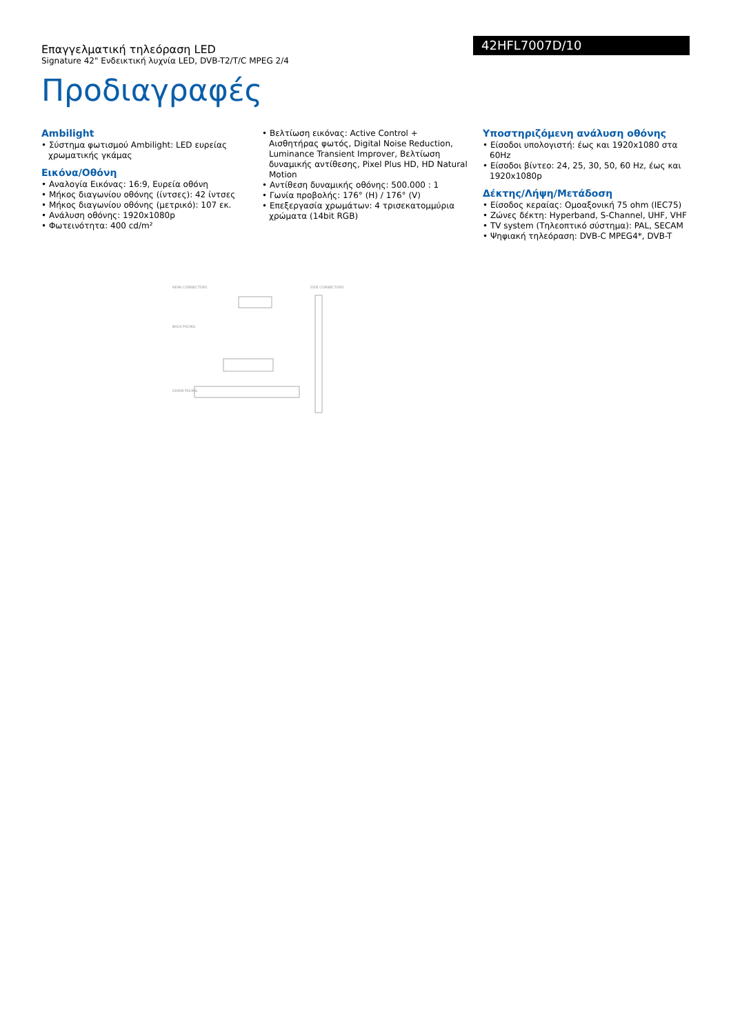Επαγγελματική τηλεόραση LED
Signature 42" Ενδεικτική λυχνία LED, DVB-T2/T/C MPEG 2/4
42HFL7007D/10
Προδιαγραφές
Ambilight
• Σύστημα φωτισμού Ambilight: LED ευρείας χρωματικής γκάμας
Εικόνα/Οθόνη
• Αναλογία Εικόνας: 16:9, Ευρεία οθόνη
• Μήκος διαγωνίου οθόνης (ίντσες): 42 ίντσες
• Μήκος διαγωνίου οθόνης (μετρικό): 107 εκ.
• Ανάλυση οθόνης: 1920x1080p
• Φωτεινότητα: 400 cd/m²
• Βελτίωση εικόνας: Active Control + Αισθητήρας φωτός, Digital Noise Reduction, Luminance Transient Improver, Βελτίωση δυναμικής αντίθεσης, Pixel Plus HD, HD Natural Motion
• Αντίθεση δυναμικής οθόνης: 500.000 : 1
• Γωνία προβολής: 176° (H) / 176° (V)
• Επεξεργασία χρωμάτων: 4 τρισεκατομμύρια χρώματα (14bit RGB)
Υποστηριζόμενη ανάλυση οθόνης
• Είσοδοι υπολογιστή: έως και 1920x1080 στα 60Hz
• Είσοδοι βίντεο: 24, 25, 30, 50, 60 Hz, έως και 1920x1080p
Δέκτης/Λήψη/Μετάδοση
• Είσοδος κεραίας: Ομοαξονική 75 ohm (IEC75)
• Ζώνες δέκτη: Hyperband, S-Channel, UHF, VHF
• TV system (Τηλεοπτικό σύστημα): PAL, SECAM
• Ψηφιακή τηλεόραση: DVB-C MPEG4*, DVB-T
REAR CONNECTORS
SIDE CONNECTORS
BACK FACING
DOWN FACING